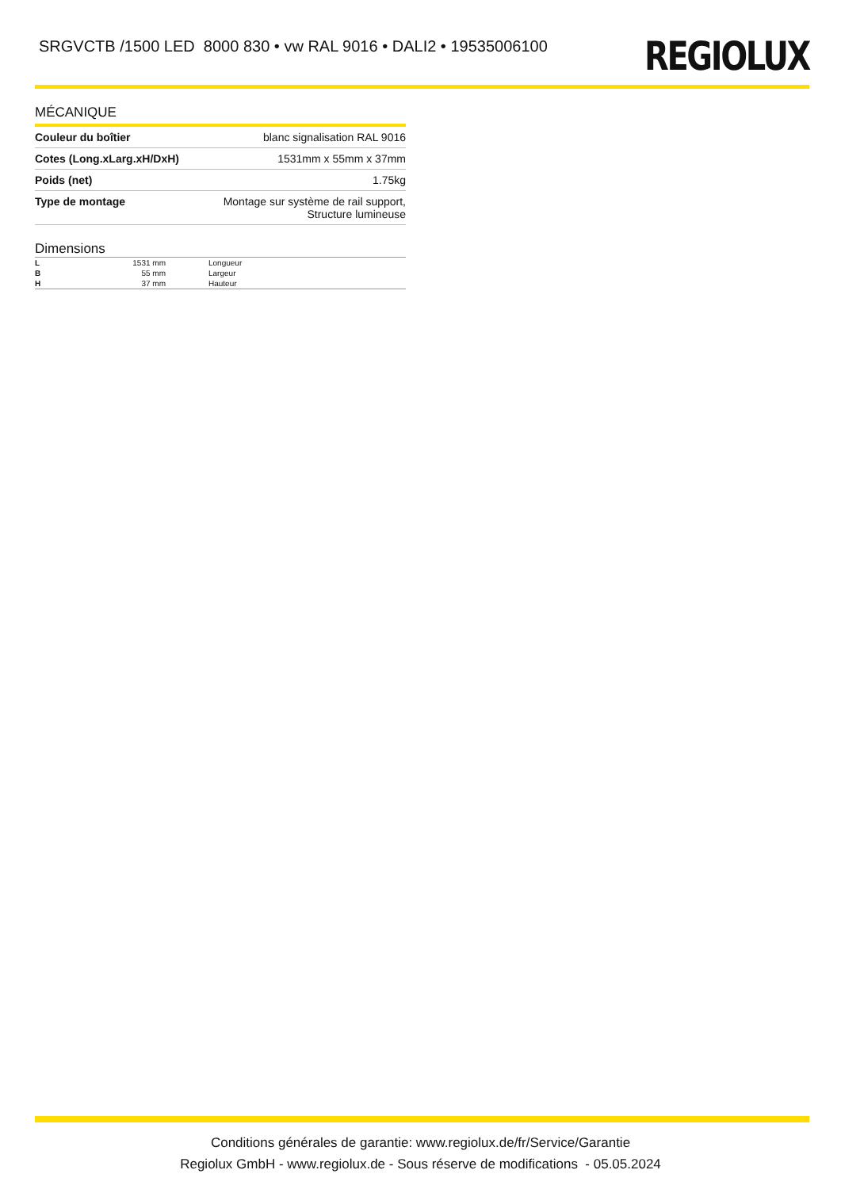SRGVCTB /1500 LED 8000 830 • vw RAL 9016 • DALI2 • 19535006100
REGIOLUX
MÉCANIQUE
| Couleur du boîtier | blanc signalisation RAL 9016 |
| Cotes (Long.xLarg.xH/DxH) | 1531mm x 55mm x 37mm |
| Poids (net) | 1.75kg |
| Type de montage | Montage sur système de rail support, Structure lumineuse |
Dimensions
| L | 1531 mm | Longueur |
| B | 55 mm | Largeur |
| H | 37 mm | Hauteur |
Conditions générales de garantie: www.regiolux.de/fr/Service/Garantie
Regiolux GmbH - www.regiolux.de - Sous réserve de modifications - 05.05.2024